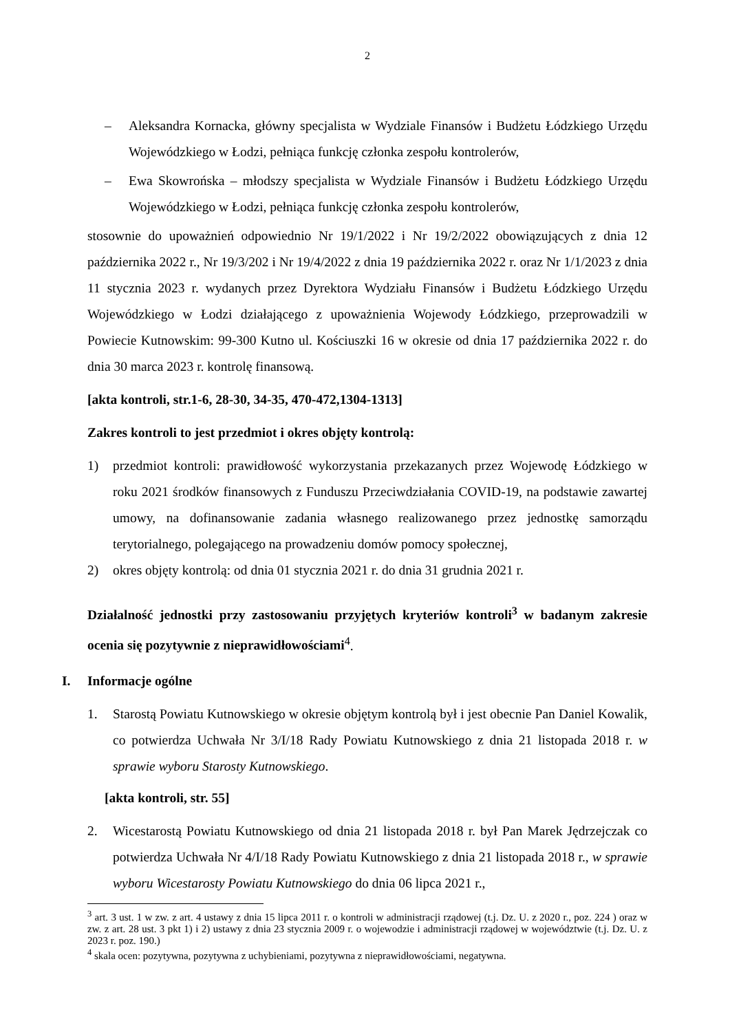2
– Aleksandra Kornacka, główny specjalista w Wydziale Finansów i Budżetu Łódzkiego Urzędu Wojewódzkiego w Łodzi, pełniąca funkcję członka zespołu kontrolerów,
– Ewa Skowrońska – młodszy specjalista w Wydziale Finansów i Budżetu Łódzkiego Urzędu Wojewódzkiego w Łodzi, pełniąca funkcję członka zespołu kontrolerów,
stosownie do upoważnień odpowiednio Nr 19/1/2022 i Nr 19/2/2022 obowiązujących z dnia 12 października 2022 r., Nr 19/3/202 i Nr 19/4/2022 z dnia 19 października 2022 r. oraz Nr 1/1/2023 z dnia 11 stycznia 2023 r. wydanych przez Dyrektora Wydziału Finansów i Budżetu Łódzkiego Urzędu Wojewódzkiego w Łodzi działającego z upoważnienia Wojewody Łódzkiego, przeprowadzili w Powiecie Kutnowskim: 99-300 Kutno ul. Kościuszki 16 w okresie od dnia 17 października 2022 r. do dnia 30 marca 2023 r. kontrolę finansową.
[akta kontroli, str.1-6, 28-30, 34-35, 470-472,1304-1313]
Zakres kontroli to jest przedmiot i okres objęty kontrolą:
1) przedmiot kontroli: prawidłowość wykorzystania przekazanych przez Wojewodę Łódzkiego w roku 2021 środków finansowych z Funduszu Przeciwdziałania COVID-19, na podstawie zawartej umowy, na dofinansowanie zadania własnego realizowanego przez jednostkę samorządu terytorialnego, polegającego na prowadzeniu domów pomocy społecznej,
2) okres objęty kontrolą: od dnia 01 stycznia 2021 r. do dnia 31 grudnia 2021 r.
Działalność jednostki przy zastosowaniu przyjętych kryteriów kontroli<sup>3</sup> w badanym zakresie ocenia się pozytywnie z nieprawidłowościami<sup>4</sup>.
I. Informacje ogólne
1. Starostą Powiatu Kutnowskiego w okresie objętym kontrolą był i jest obecnie Pan Daniel Kowalik, co potwierdza Uchwała Nr 3/I/18 Rady Powiatu Kutnowskiego z dnia 21 listopada 2018 r. w sprawie wyboru Starosty Kutnowskiego.
[akta kontroli, str. 55]
2. Wicestarostą Powiatu Kutnowskiego od dnia 21 listopada 2018 r. był Pan Marek Jędrzejczak co potwierdza Uchwała Nr 4/I/18 Rady Powiatu Kutnowskiego z dnia 21 listopada 2018 r., w sprawie wyboru Wicestarosty Powiatu Kutnowskiego do dnia 06 lipca 2021 r.,
<sup>3</sup> art. 3 ust. 1 w zw. z art. 4 ustawy z dnia 15 lipca 2011 r. o kontroli w administracji rządowej (t.j. Dz. U. z 2020 r., poz. 224 ) oraz w zw. z art. 28 ust. 3 pkt 1) i 2) ustawy z dnia 23 stycznia 2009 r. o wojewodzie i administracji rządowej w województwie (t.j. Dz. U. z 2023 r. poz. 190.)
<sup>4</sup> skala ocen: pozytywna, pozytywna z uchybieniami, pozytywna z nieprawidłowościami, negatywna.